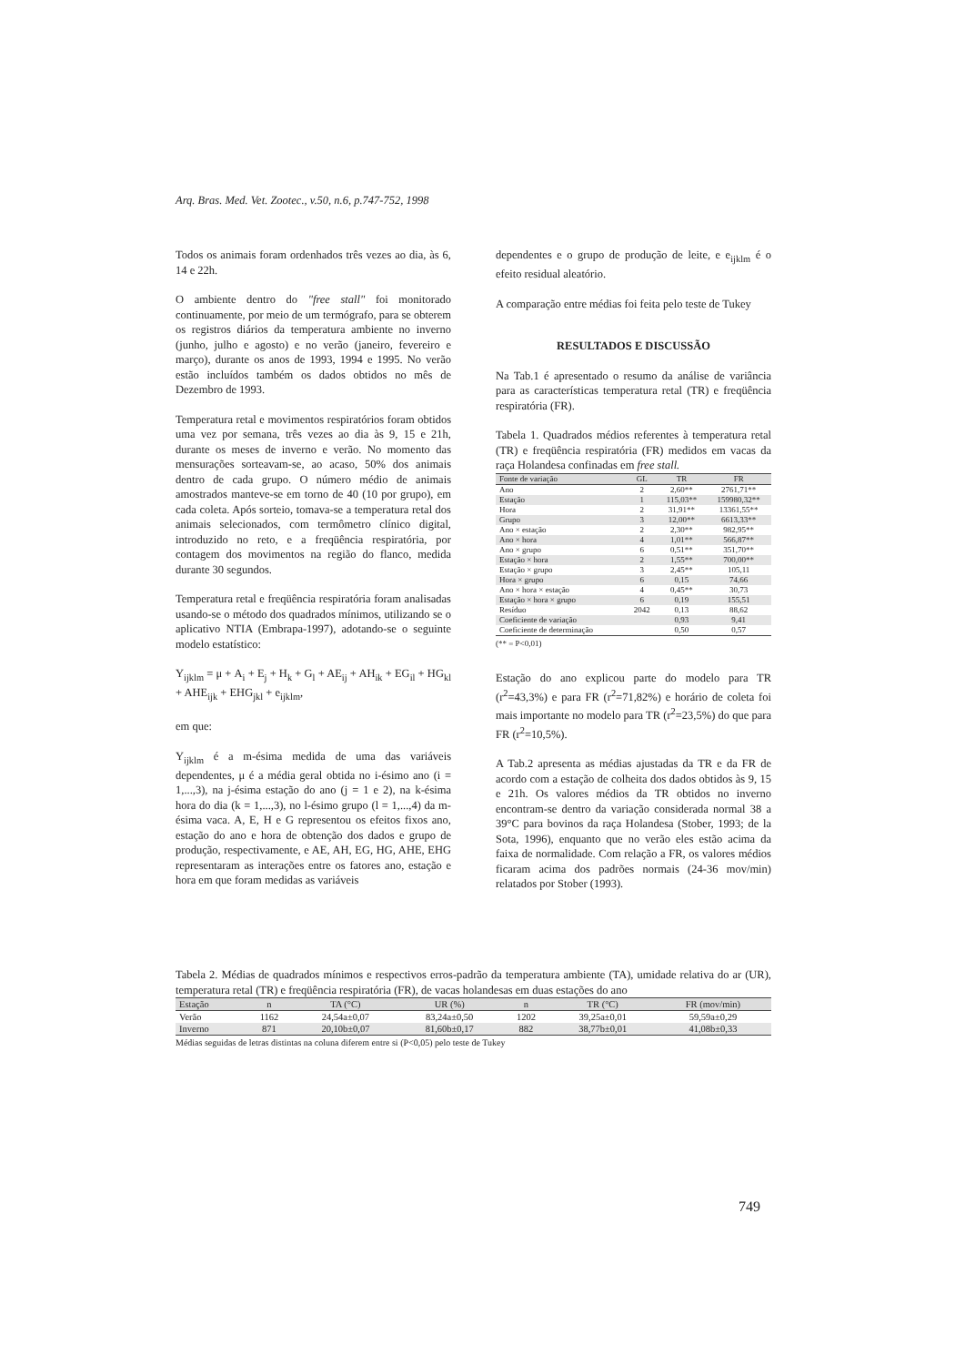Arq. Bras. Med. Vet. Zootec., v.50, n.6, p.747-752, 1998
Todos os animais foram ordenhados três vezes ao dia, às 6, 14 e 22h.
O ambiente dentro do "free stall" foi monitorado continuamente, por meio de um termógrafo, para se obterem os registros diários da temperatura ambiente no inverno (junho, julho e agosto) e no verão (janeiro, fevereiro e março), durante os anos de 1993, 1994 e 1995. No verão estão incluídos também os dados obtidos no mês de Dezembro de 1993.
Temperatura retal e movimentos respiratórios foram obtidos uma vez por semana, três vezes ao dia às 9, 15 e 21h, durante os meses de inverno e verão. No momento das mensurações sorteavam-se, ao acaso, 50% dos animais dentro de cada grupo. O número médio de animais amostrados manteve-se em torno de 40 (10 por grupo), em cada coleta. Após sorteio, tomava-se a temperatura retal dos animais selecionados, com termômetro clínico digital, introduzido no reto, e a freqüência respiratória, por contagem dos movimentos na região do flanco, medida durante 30 segundos.
Temperatura retal e freqüência respiratória foram analisadas usando-se o método dos quadrados mínimos, utilizando se o aplicativo NTIA (Embrapa-1997), adotando-se o seguinte modelo estatístico:
Y<sub>ijklm</sub> = μ + A<sub>i</sub> + E<sub>j</sub> + H<sub>k</sub> + G<sub>l</sub> + AE<sub>ij</sub> + AH<sub>ik</sub> + EG<sub>il</sub> + HG<sub>kl</sub> + AHE<sub>ijk</sub> + EHG<sub>jkl</sub> + e<sub>ijklm</sub>,
em que:
Y<sub>ijklm</sub> é a m-ésima medida de uma das variáveis dependentes, μ é a média geral obtida no i-ésimo ano (i = 1,...,3), na j-ésima estação do ano (j = 1 e 2), na k-ésima hora do dia (k = 1,...,3), no l-ésimo grupo (l = 1,...,4) da m-ésima vaca. A, E, H e G representou os efeitos fixos ano, estação do ano e hora de obtenção dos dados e grupo de produção, respectivamente, e AE, AH, EG, HG, AHE, EHG representaram as interações entre os fatores ano, estação e hora em que foram medidas as variáveis
dependentes e o grupo de produção de leite, e e<sub>ijklm</sub> é o efeito residual aleatório.
A comparação entre médias foi feita pelo teste de Tukey
RESULTADOS E DISCUSSÃO
Na Tab.1 é apresentado o resumo da análise de variância para as características temperatura retal (TR) e freqüência respiratória (FR).
Tabela 1. Quadrados médios referentes à temperatura retal (TR) e freqüência respiratória (FR) medidos em vacas da raça Holandesa confinadas em free stall.
| Fonte de variação | GL | TR | FR |
| --- | --- | --- | --- |
| Ano | 2 | 2,60** | 2761,71** |
| Estação | 1 | 115,03** | 159980,32** |
| Hora | 2 | 31,91** | 13361,55** |
| Grupo | 3 | 12,00** | 6613,33** |
| Ano × estação | 2 | 2,30** | 982,95** |
| Ano × hora | 4 | 1,01** | 566,87** |
| Ano × grupo | 6 | 0,51** | 351,70** |
| Estação × hora | 2 | 1,55** | 700,00** |
| Estação × grupo | 3 | 2,45** | 105,11 |
| Hora × grupo | 6 | 0,15 | 74,66 |
| Ano × hora × estação | 4 | 0,45** | 30,73 |
| Estação × hora × grupo | 6 | 0,19 | 155,51 |
| Resíduo | 2042 | 0,13 | 88,62 |
| Coeficiente de variação | | 0,93 | 9,41 |
| Coeficiente de determinação | | 0,50 | 0,57 |
(** = P<0,01)
Estação do ano explicou parte do modelo para TR (r<sup>2</sup>=43,3%) e para FR (r<sup>2</sup>=71,82%) e horário de coleta foi mais importante no modelo para TR (r<sup>2</sup>=23,5%) do que para FR (r<sup>2</sup>=10,5%).
A Tab.2 apresenta as médias ajustadas da TR e da FR de acordo com a estação de colheita dos dados obtidos às 9, 15 e 21h. Os valores médios da TR obtidos no inverno encontram-se dentro da variação considerada normal 38 a 39°C para bovinos da raça Holandesa (Stober, 1993; de la Sota, 1996), enquanto que no verão eles estão acima da faixa de normalidade. Com relação a FR, os valores médios ficaram acima dos padrões normais (24-36 mov/min) relatados por Stober (1993).
Tabela 2. Médias de quadrados mínimos e respectivos erros-padrão da temperatura ambiente (TA), umidade relativa do ar (UR), temperatura retal (TR) e freqüência respiratória (FR), de vacas holandesas em duas estações do ano
| Estação | n | TA (°C) | UR (%) | n | TR (°C) | FR (mov/min) |
| --- | --- | --- | --- | --- | --- | --- |
| Verão | 1162 | 24,54a±0,07 | 83,24a±0,50 | 1202 | 39,25a±0,01 | 59,59a±0,29 |
| Inverno | 871 | 20,10b±0,07 | 81,60b±0,17 | 882 | 38,77b±0,01 | 41,08b±0,33 |
Médias seguidas de letras distintas na coluna diferem entre si (P<0,05) pelo teste de Tukey
749